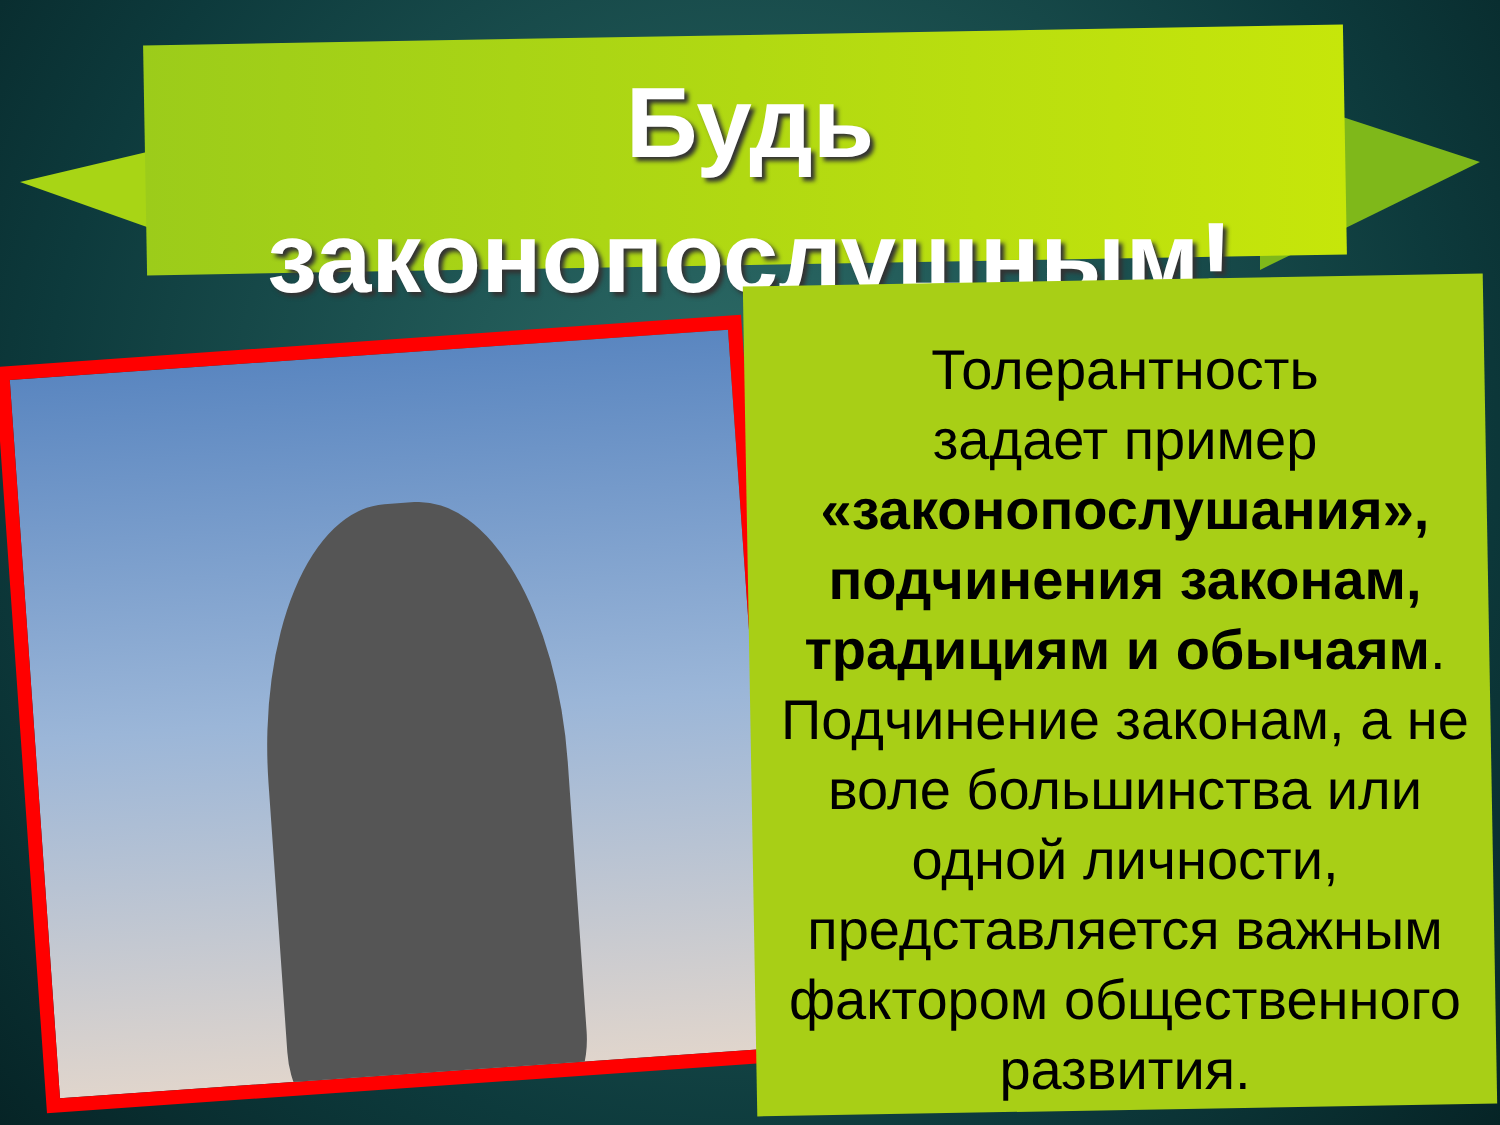Будь
законопослушным!
Толерантность
задает пример
«законопослушания», подчинения законам, традициям и обычаям. Подчинение законам, а не воле большинства или одной личности, представляется важным фактором общественного развития.